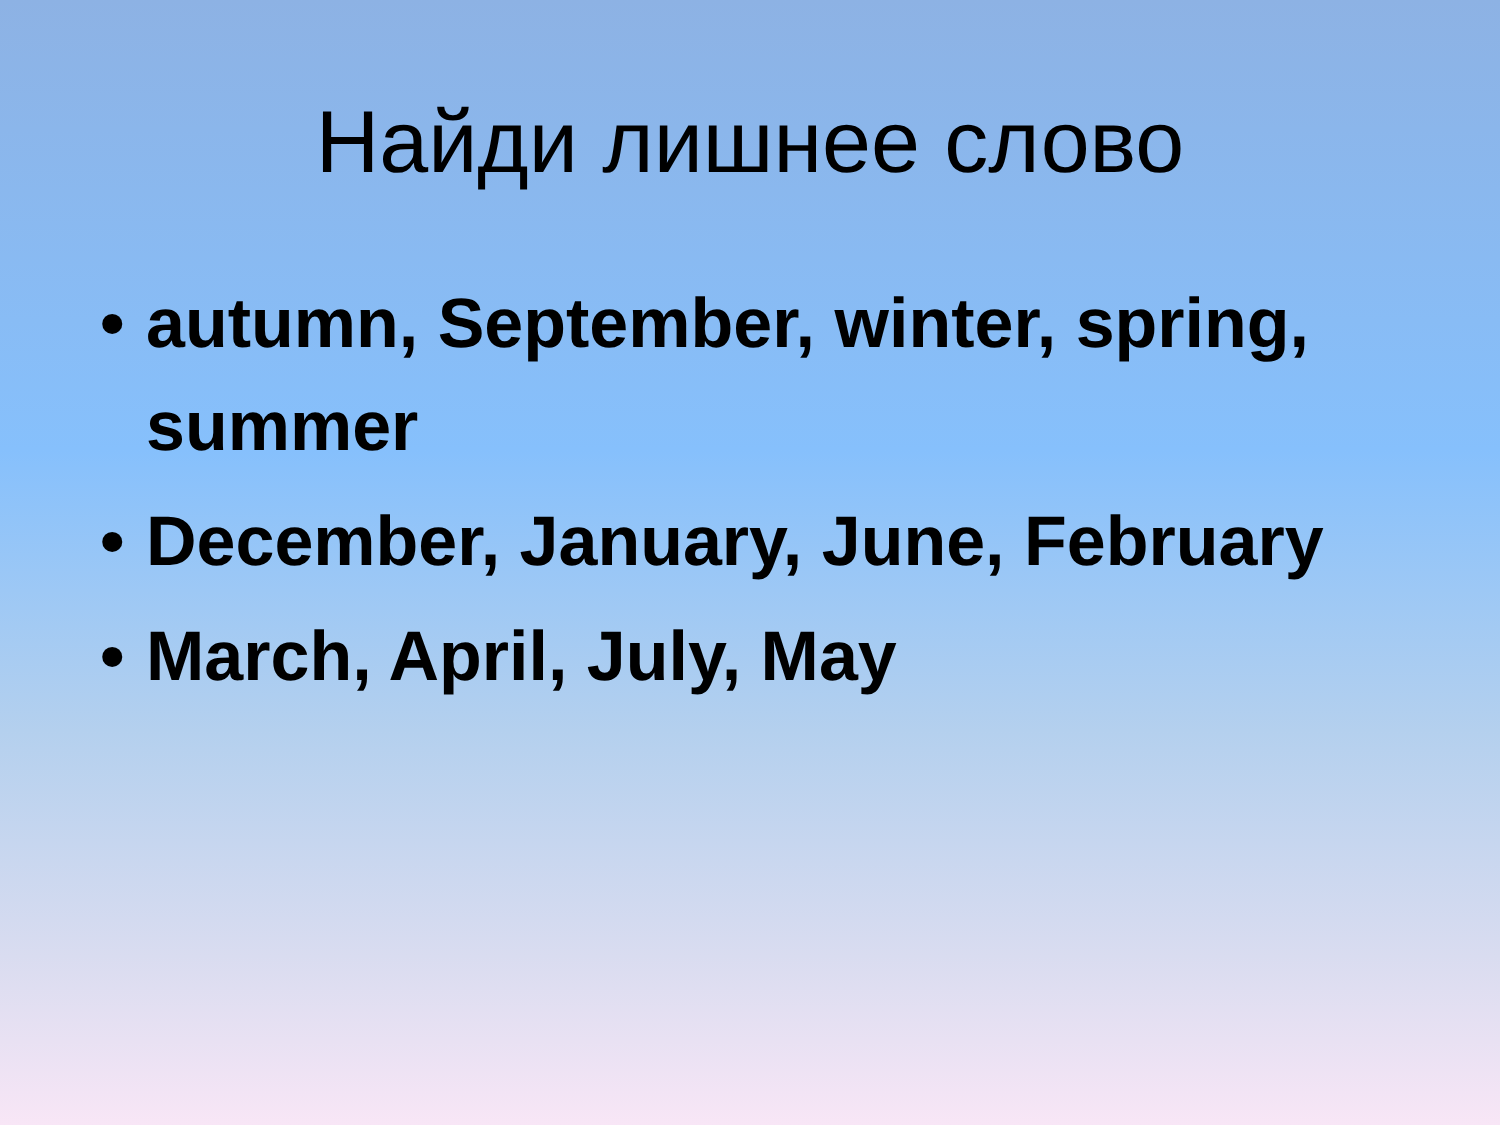Найди лишнее слово
• autumn, September, winter, spring, summer
• December, January, June, February
• March, April, July, May